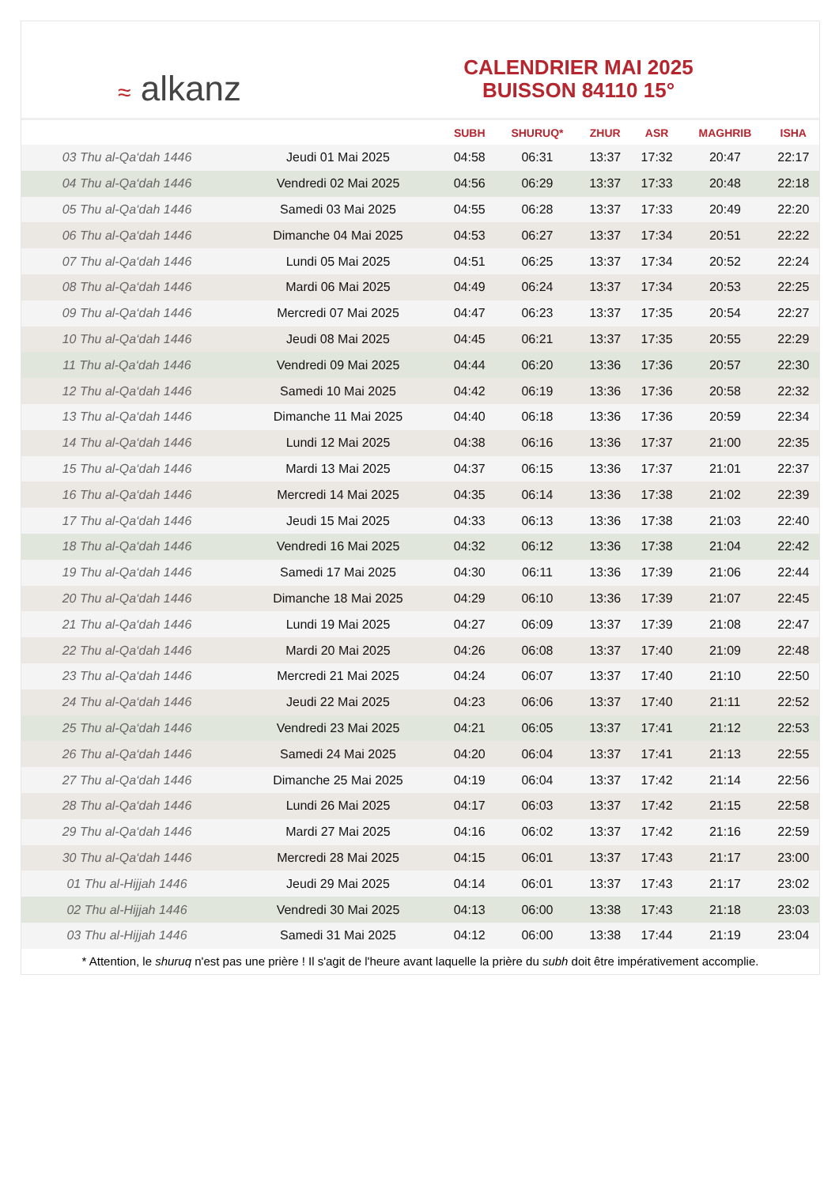≈ alkanz
CALENDRIER MAI 2025
BUISSON 84110 15°
| | | SUBH | SHURUQ* | ZHUR | ASR | MAGHRIB | ISHA |
| --- | --- | --- | --- | --- | --- | --- | --- |
| 03 Thu al-Qa‘dah 1446 | Jeudi 01 Mai 2025 | 04:58 | 06:31 | 13:37 | 17:32 | 20:47 | 22:17 |
| 04 Thu al-Qa‘dah 1446 | Vendredi 02 Mai 2025 | 04:56 | 06:29 | 13:37 | 17:33 | 20:48 | 22:18 |
| 05 Thu al-Qa‘dah 1446 | Samedi 03 Mai 2025 | 04:55 | 06:28 | 13:37 | 17:33 | 20:49 | 22:20 |
| 06 Thu al-Qa‘dah 1446 | Dimanche 04 Mai 2025 | 04:53 | 06:27 | 13:37 | 17:34 | 20:51 | 22:22 |
| 07 Thu al-Qa‘dah 1446 | Lundi 05 Mai 2025 | 04:51 | 06:25 | 13:37 | 17:34 | 20:52 | 22:24 |
| 08 Thu al-Qa‘dah 1446 | Mardi 06 Mai 2025 | 04:49 | 06:24 | 13:37 | 17:34 | 20:53 | 22:25 |
| 09 Thu al-Qa‘dah 1446 | Mercredi 07 Mai 2025 | 04:47 | 06:23 | 13:37 | 17:35 | 20:54 | 22:27 |
| 10 Thu al-Qa‘dah 1446 | Jeudi 08 Mai 2025 | 04:45 | 06:21 | 13:37 | 17:35 | 20:55 | 22:29 |
| 11 Thu al-Qa‘dah 1446 | Vendredi 09 Mai 2025 | 04:44 | 06:20 | 13:36 | 17:36 | 20:57 | 22:30 |
| 12 Thu al-Qa‘dah 1446 | Samedi 10 Mai 2025 | 04:42 | 06:19 | 13:36 | 17:36 | 20:58 | 22:32 |
| 13 Thu al-Qa‘dah 1446 | Dimanche 11 Mai 2025 | 04:40 | 06:18 | 13:36 | 17:36 | 20:59 | 22:34 |
| 14 Thu al-Qa‘dah 1446 | Lundi 12 Mai 2025 | 04:38 | 06:16 | 13:36 | 17:37 | 21:00 | 22:35 |
| 15 Thu al-Qa‘dah 1446 | Mardi 13 Mai 2025 | 04:37 | 06:15 | 13:36 | 17:37 | 21:01 | 22:37 |
| 16 Thu al-Qa‘dah 1446 | Mercredi 14 Mai 2025 | 04:35 | 06:14 | 13:36 | 17:38 | 21:02 | 22:39 |
| 17 Thu al-Qa‘dah 1446 | Jeudi 15 Mai 2025 | 04:33 | 06:13 | 13:36 | 17:38 | 21:03 | 22:40 |
| 18 Thu al-Qa‘dah 1446 | Vendredi 16 Mai 2025 | 04:32 | 06:12 | 13:36 | 17:38 | 21:04 | 22:42 |
| 19 Thu al-Qa‘dah 1446 | Samedi 17 Mai 2025 | 04:30 | 06:11 | 13:36 | 17:39 | 21:06 | 22:44 |
| 20 Thu al-Qa‘dah 1446 | Dimanche 18 Mai 2025 | 04:29 | 06:10 | 13:36 | 17:39 | 21:07 | 22:45 |
| 21 Thu al-Qa‘dah 1446 | Lundi 19 Mai 2025 | 04:27 | 06:09 | 13:37 | 17:39 | 21:08 | 22:47 |
| 22 Thu al-Qa‘dah 1446 | Mardi 20 Mai 2025 | 04:26 | 06:08 | 13:37 | 17:40 | 21:09 | 22:48 |
| 23 Thu al-Qa‘dah 1446 | Mercredi 21 Mai 2025 | 04:24 | 06:07 | 13:37 | 17:40 | 21:10 | 22:50 |
| 24 Thu al-Qa‘dah 1446 | Jeudi 22 Mai 2025 | 04:23 | 06:06 | 13:37 | 17:40 | 21:11 | 22:52 |
| 25 Thu al-Qa‘dah 1446 | Vendredi 23 Mai 2025 | 04:21 | 06:05 | 13:37 | 17:41 | 21:12 | 22:53 |
| 26 Thu al-Qa‘dah 1446 | Samedi 24 Mai 2025 | 04:20 | 06:04 | 13:37 | 17:41 | 21:13 | 22:55 |
| 27 Thu al-Qa‘dah 1446 | Dimanche 25 Mai 2025 | 04:19 | 06:04 | 13:37 | 17:42 | 21:14 | 22:56 |
| 28 Thu al-Qa‘dah 1446 | Lundi 26 Mai 2025 | 04:17 | 06:03 | 13:37 | 17:42 | 21:15 | 22:58 |
| 29 Thu al-Qa‘dah 1446 | Mardi 27 Mai 2025 | 04:16 | 06:02 | 13:37 | 17:42 | 21:16 | 22:59 |
| 30 Thu al-Qa‘dah 1446 | Mercredi 28 Mai 2025 | 04:15 | 06:01 | 13:37 | 17:43 | 21:17 | 23:00 |
| 01 Thu al-Hijjah 1446 | Jeudi 29 Mai 2025 | 04:14 | 06:01 | 13:37 | 17:43 | 21:17 | 23:02 |
| 02 Thu al-Hijjah 1446 | Vendredi 30 Mai 2025 | 04:13 | 06:00 | 13:38 | 17:43 | 21:18 | 23:03 |
| 03 Thu al-Hijjah 1446 | Samedi 31 Mai 2025 | 04:12 | 06:00 | 13:38 | 17:44 | 21:19 | 23:04 |
* Attention, le shuruq n'est pas une prière ! Il s'agit de l'heure avant laquelle la prière du subh doit être impérativement accomplie.